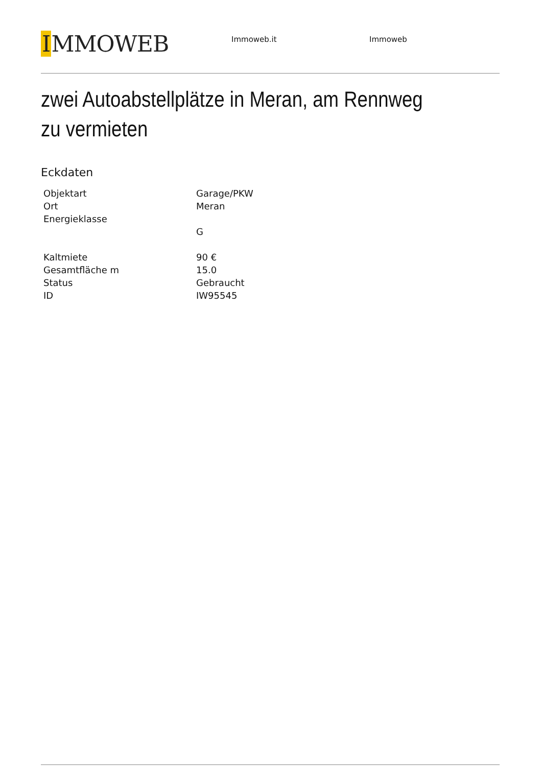IMMOWEB
Immoweb.it Immoweb
zwei Autoabstellplätze in Meran, am Rennweg zu vermieten
Eckdaten
| Objektart | Garage/PKW |
| Ort | Meran |
| Energieklasse | |
| | G |
| Kaltmiete | 90 € |
| Gesamtfläche m | 15.0 |
| Status | Gebraucht |
| ID | IW95545 |